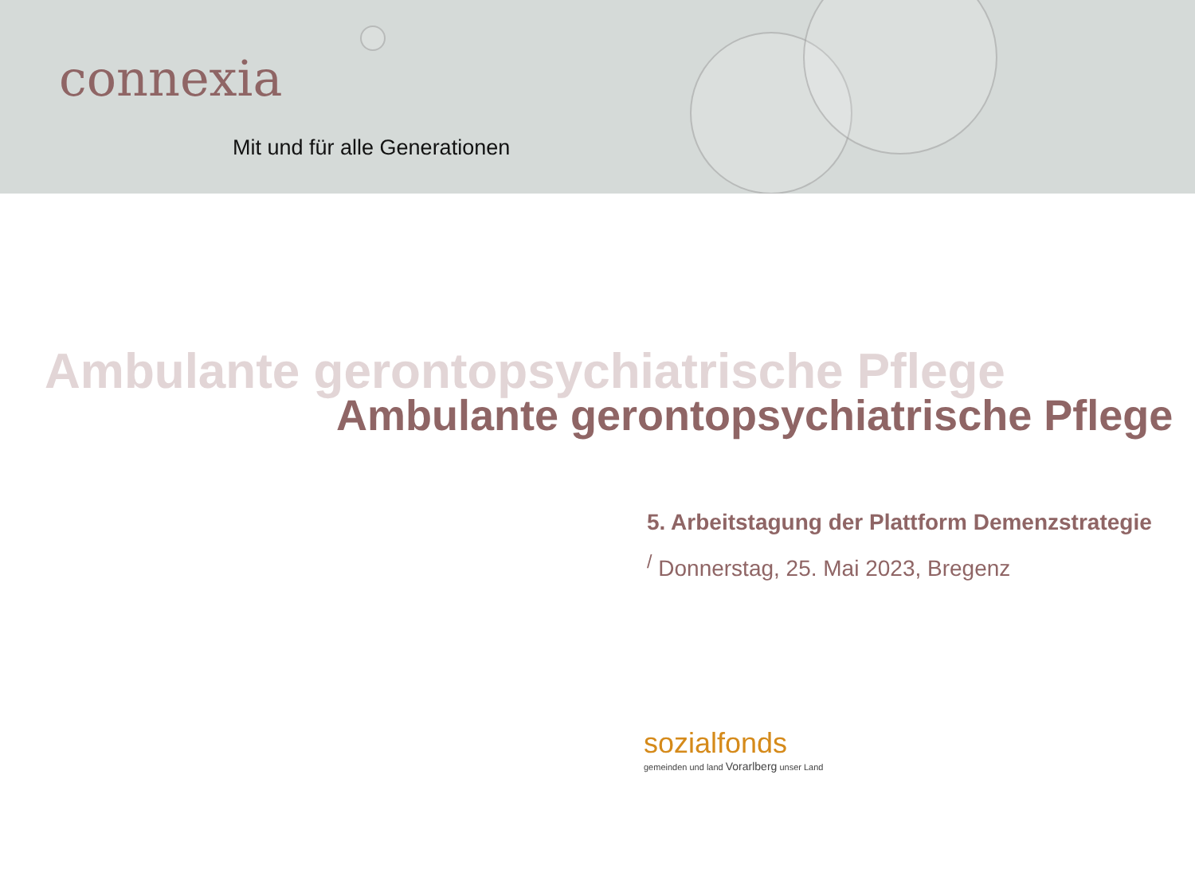connexia
Mit und für alle Generationen
Ambulante gerontopsychiatrische Pflege
Ambulante gerontopsychiatrische Pflege
5. Arbeitstagung der Plattform Demenzstrategie
<sup>/</sup> Donnerstag, 25. Mai 2023, Bregenz
sozialfonds
gemeinden und land Vorarlberg unser Land